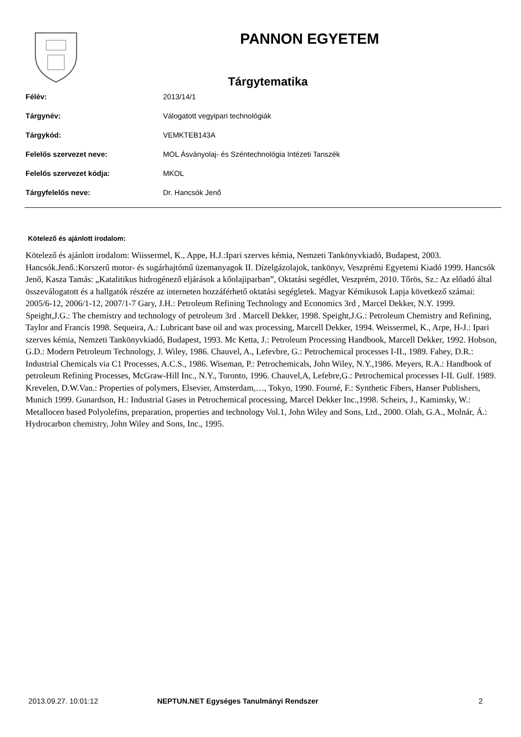PANNON EGYETEM
Tárgytematika
| Félév: | 2013/14/1 |
| Tárgynév: | Válogatott vegyipari technológiák |
| Tárgykód: | VEMKTEB143A |
| Felelős szervezet neve: | MOL Ásványolaj- és Széntechnológia Intézeti Tanszék |
| Felelős szervezet kódja: | MKOL |
| Tárgyfelelős neve: | Dr. Hancsók Jenő |
Kötelező és ajánlott irodalom:
Kötelező és ajánlott irodalom: Wiissermel, K., Appe, H.J.:Ipari szerves kémia, Nemzeti Tankönyvkiadó, Budapest, 2003. Hancsók.Jenő.:Korszerű motor- és sugárhajtómű üzemanyagok II. Dízelgázolajok, tankönyv, Veszprémi Egyetemi Kiadó 1999. Hancsók Jenő, Kasza Tamás: „Katalitikus hidrogénező eljárások a kőolajiparban”, Oktatási segédlet, Veszprém, 2010. Tőrös, Sz.: Az előadó által összeválogatott és a hallgatók részére az interneten hozzáférhető oktatási segégletek. Magyar Kémikusok Lapja következő számai: 2005/6-12, 2006/1-12, 2007/1-7 Gary, J.H.: Petroleum Refining Technology and Economics 3rd , Marcel Dekker, N.Y. 1999. Speight,J.G.: The chemistry and technology of petroleum 3rd . Marcell Dekker, 1998. Speight,J.G.: Petroleum Chemistry and Refining, Taylor and Francis 1998. Sequeira, A.: Lubricant base oil and wax processing, Marcell Dekker, 1994. Weissermel, K., Arpe, H-J.: Ipari szerves kémia, Nemzeti Tankönyvkiadó, Budapest, 1993. Mc Ketta, J.: Petroleum Processing Handbook, Marcell Dekker, 1992. Hobson, G.D.: Modern Petroleum Technology, J. Wiley, 1986. Chauvel, A., Lefevbre, G.: Petrochemical processes I-II., 1989. Fahey, D.R.: Industrial Chemicals via C1 Processes, A.C.S., 1986. Wiseman, P.: Petrochemicals, John Wiley, N.Y.,1986. Meyers, R.A.: Handbook of petroleum Refining Processes, McGraw-Hill Inc., N.Y., Toronto, 1996. Chauvel,A, Lefebre,G.: Petrochemical processes I-II. Gulf. 1989. Krevelen, D.W.Van.: Properties of polymers, Elsevier, Amsterdam,…, Tokyo, 1990. Fourné, F.: Synthetic Fibers, Hanser Publishers, Munich 1999. Gunardson, H.: Industrial Gases in Petrochemical processing, Marcel Dekker Inc.,1998. Scheirs, J., Kaminsky, W.: Metallocen based Polyolefins, preparation, properties and technology Vol.1, John Wiley and Sons, Ltd., 2000. Olah, G.A., Molnár, Á.: Hydrocarbon chemistry, John Wiley and Sons, Inc., 1995.
2013.09.27. 10:01:12 NEPTUN.NET Egységes Tanulmányi Rendszer 2